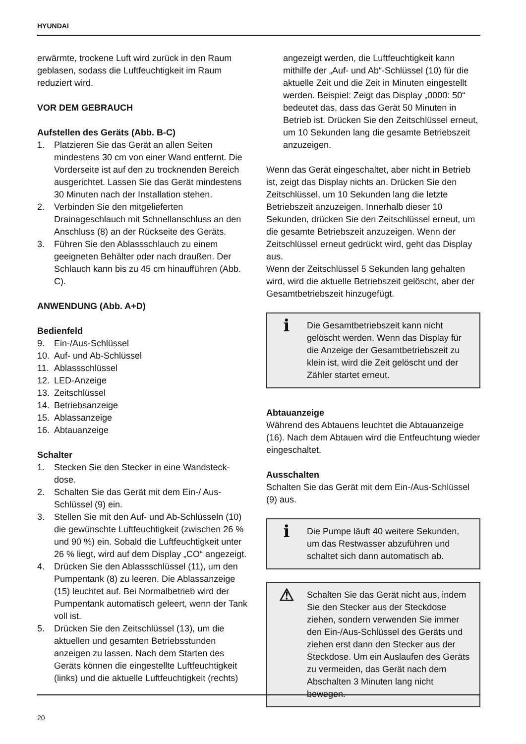HYUNDAI
erwärmte, trockene Luft wird zurück in den Raum geblasen, sodass die Luftfeuchtigkeit im Raum reduziert wird.
VOR DEM GEBRAUCH
Aufstellen des Geräts (Abb. B-C)
1. Platzieren Sie das Gerät an allen Seiten mindestens 30 cm von einer Wand entfernt. Die Vorderseite ist auf den zu trocknenden Bereich ausgerichtet. Lassen Sie das Gerät mindestens 30 Minuten nach der Installation stehen.
2. Verbinden Sie den mitgelieferten Drainageschlauch mit Schnellanschluss an den Anschluss (8) an der Rückseite des Geräts.
3. Führen Sie den Ablassschlauch zu einem geeigneten Behälter oder nach draußen. Der Schlauch kann bis zu 45 cm hinaufführen (Abb. C).
ANWENDUNG (Abb. A+D)
Bedienfeld
9. Ein-/Aus-Schlüssel
10. Auf- und Ab-Schlüssel
11. Ablassschlüssel
12. LED-Anzeige
13. Zeitschlüssel
14. Betriebsanzeige
15. Ablassanzeige
16. Abtauanzeige
Schalter
1. Stecken Sie den Stecker in eine Wandsteck-dose.
2. Schalten Sie das Gerät mit dem Ein-/ Aus-Schlüssel (9) ein.
3. Stellen Sie mit den Auf- und Ab-Schlüsseln (10) die gewünschte Luftfeuchtigkeit (zwischen 26 % und 90 %) ein. Sobald die Luftfeuchtigkeit unter 26 % liegt, wird auf dem Display „CO“ angezeigt.
4. Drücken Sie den Ablassschlüssel (11), um den Pumpentank (8) zu leeren. Die Ablassanzeige (15) leuchtet auf. Bei Normalbetrieb wird der Pumpentank automatisch geleert, wenn der Tank voll ist.
5. Drücken Sie den Zeitschlüssel (13), um die aktuellen und gesamten Betriebsstunden anzeigen zu lassen. Nach dem Starten des Geräts können die eingestellte Luftfeuchtigkeit (links) und die aktuelle Luftfeuchtigkeit (rechts)
angezeigt werden, die Luftfeuchtigkeit kann mithilfe der „Auf- und Ab“-Schlüssel (10) für die aktuelle Zeit und die Zeit in Minuten eingestellt werden. Beispiel: Zeigt das Display „0000: 50“ bedeutet das, dass das Gerät 50 Minuten in Betrieb ist. Drücken Sie den Zeitschlüssel erneut, um 10 Sekunden lang die gesamte Betriebszeit anzuzeigen.
Wenn das Gerät eingeschaltet, aber nicht in Betrieb ist, zeigt das Display nichts an. Drücken Sie den Zeitschlüssel, um 10 Sekunden lang die letzte Betriebszeit anzuzeigen. Innerhalb dieser 10 Sekunden, drücken Sie den Zeitschlüssel erneut, um die gesamte Betriebszeit anzuzeigen. Wenn der Zeitschlüssel erneut gedrückt wird, geht das Display aus.
Wenn der Zeitschlüssel 5 Sekunden lang gehalten wird, wird die aktuelle Betriebszeit gelöscht, aber der Gesamtbetriebszeit hinzugefügt.
i
Die Gesamtbetriebszeit kann nicht gelöscht werden. Wenn das Display für die Anzeige der Gesamtbetriebszeit zu klein ist, wird die Zeit gelöscht und der Zähler startet erneut.
Abtauanzeige
Während des Abtauens leuchtet die Abtauanzeige (16). Nach dem Abtauen wird die Entfeuchtung wieder eingeschaltet.
Ausschalten
Schalten Sie das Gerät mit dem Ein-/Aus-Schlüssel (9) aus.
i
Die Pumpe läuft 40 weitere Sekunden, um das Restwasser abzuführen und schaltet sich dann automatisch ab.
⚠
Schalten Sie das Gerät nicht aus, indem Sie den Stecker aus der Steckdose ziehen, sondern verwenden Sie immer den Ein-/Aus-Schlüssel des Geräts und ziehen erst dann den Stecker aus der Steckdose. Um ein Auslaufen des Geräts zu vermeiden, das Gerät nach dem Abschalten 3 Minuten lang nicht bewegen.
20